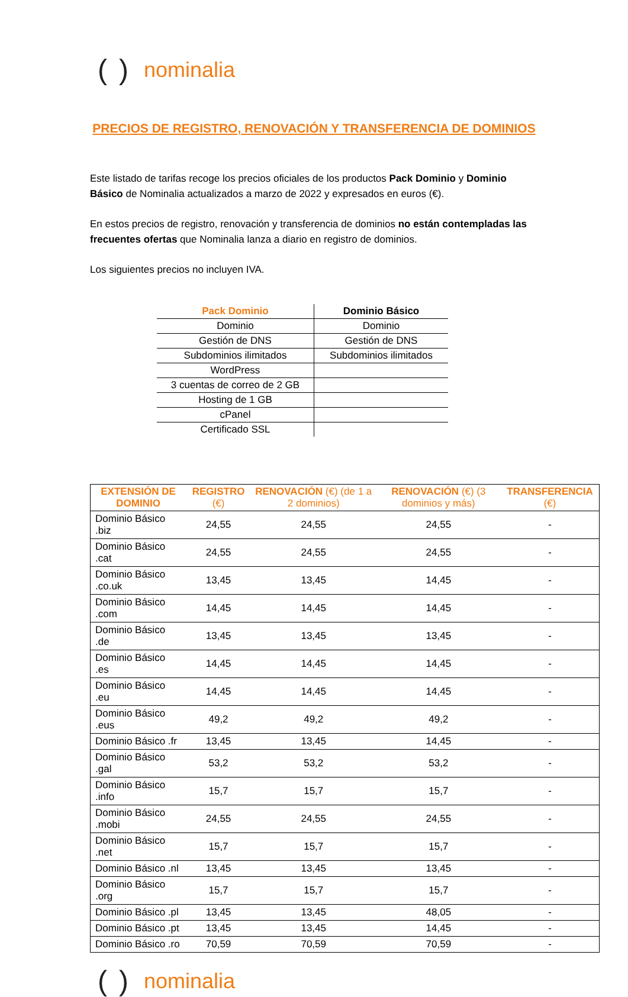() nominalia
PRECIOS DE REGISTRO, RENOVACIÓN Y TRANSFERENCIA DE DOMINIOS
Este listado de tarifas recoge los precios oficiales de los productos Pack Dominio y Dominio Básico de Nominalia actualizados a marzo de 2022 y expresados en euros (€).
En estos precios de registro, renovación y transferencia de dominios no están contempladas las frecuentes ofertas que Nominalia lanza a diario en registro de dominios.
Los siguientes precios no incluyen IVA.
| Pack Dominio | Dominio Básico |
| --- | --- |
| Dominio | Dominio |
| Gestión de DNS | Gestión de DNS |
| Subdominios ilimitados | Subdominios ilimitados |
| WordPress | |
| 3 cuentas de correo de 2 GB | |
| Hosting de 1 GB | |
| cPanel | |
| Certificado SSL | |
| EXTENSIÓN DE DOMINIO | REGISTRO (€) | RENOVACIÓN (€) (de 1 a 2 dominios) | RENOVACIÓN (€) (3 dominios y más) | TRANSFERENCIA (€) |
| --- | --- | --- | --- | --- |
| Dominio Básico .biz | 24,55 | 24,55 | 24,55 | - |
| Dominio Básico .cat | 24,55 | 24,55 | 24,55 | - |
| Dominio Básico .co.uk | 13,45 | 13,45 | 14,45 | - |
| Dominio Básico .com | 14,45 | 14,45 | 14,45 | - |
| Dominio Básico .de | 13,45 | 13,45 | 13,45 | - |
| Dominio Básico .es | 14,45 | 14,45 | 14,45 | - |
| Dominio Básico .eu | 14,45 | 14,45 | 14,45 | - |
| Dominio Básico .eus | 49,2 | 49,2 | 49,2 | - |
| Dominio Básico .fr | 13,45 | 13,45 | 14,45 | - |
| Dominio Básico .gal | 53,2 | 53,2 | 53,2 | - |
| Dominio Básico .info | 15,7 | 15,7 | 15,7 | - |
| Dominio Básico .mobi | 24,55 | 24,55 | 24,55 | - |
| Dominio Básico .net | 15,7 | 15,7 | 15,7 | - |
| Dominio Básico .nl | 13,45 | 13,45 | 13,45 | - |
| Dominio Básico .org | 15,7 | 15,7 | 15,7 | - |
| Dominio Básico .pl | 13,45 | 13,45 | 48,05 | - |
| Dominio Básico .pt | 13,45 | 13,45 | 14,45 | - |
| Dominio Básico .ro | 70,59 | 70,59 | 70,59 | - |
() nominalia